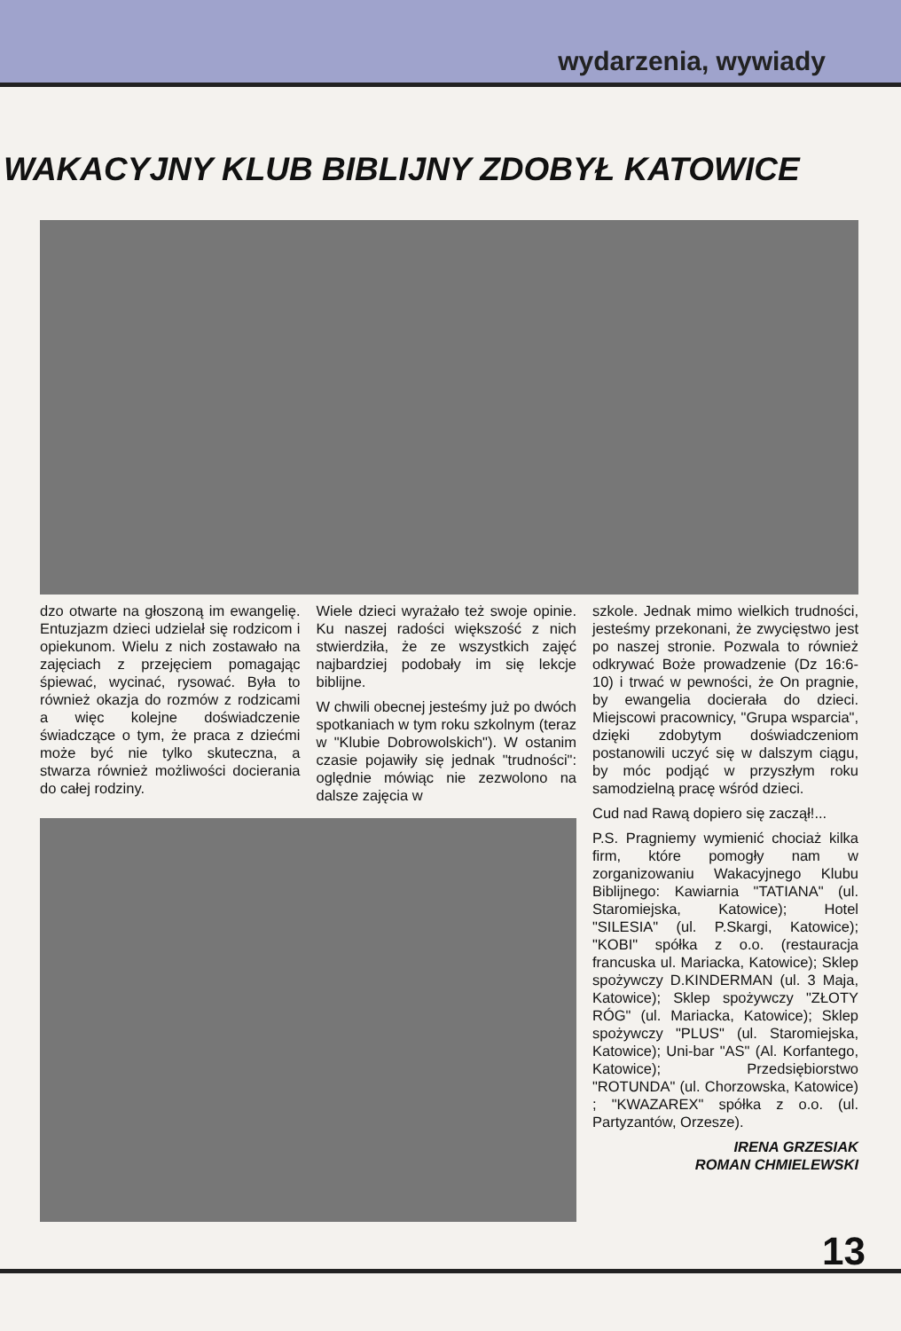wydarzenia, wywiady
WAKACYJNY KLUB BIBLIJNY ZDOBYŁ KATOWICE
dzo otwarte na głoszoną im ewangelię. Entuzjazm dzieci udzielał się rodzicom i opiekunom. Wielu z nich zostawało na zajęciach z przejęciem pomagając śpiewać, wycinać, rysować. Była to również okazja do rozmów z rodzicami a więc kolejne doświadczenie świadczące o tym, że praca z dziećmi może być nie tylko skuteczna, a stwarza również możliwości docierania do całej rodziny.
Wiele dzieci wyrażało też swoje opinie. Ku naszej radości większość z nich stwierdziła, że ze wszystkich zajęć najbardziej podobały im się lekcje biblijne.
W chwili obecnej jesteśmy już po dwóch spotkaniach w tym roku szkolnym (teraz w "Klubie Dobrowolskich"). W ostanim czasie pojawiły się jednak "trudności": oględnie mówiąc nie zezwolono na dalsze zajęcia w
szkole. Jednak mimo wielkich trudności, jesteśmy przekonani, że zwycięstwo jest po naszej stronie. Pozwala to również odkrywać Boże prowadzenie (Dz 16:6-10) i trwać w pewności, że On pragnie, by ewangelia docierała do dzieci. Miejscowi pracownicy, "Grupa wsparcia", dzięki zdobytym doświadczeniom postanowili uczyć się w dalszym ciągu, by móc podjąć w przyszłym roku samodzielną pracę wśród dzieci.
Cud nad Rawą dopiero się zaczął!...
P.S. Pragniemy wymienić chociaż kilka firm, które pomogły nam w zorganizowaniu Wakacyjnego Klubu Biblijnego: Kawiarnia "TATIANA" (ul. Staromiejska, Katowice); Hotel "SILESIA" (ul. P.Skargi, Katowice); "KOBI" spółka z o.o. (restauracja francuska ul. Mariacka, Katowice); Sklep spożywczy D.KINDERMAN (ul. 3 Maja, Katowice); Sklep spożywczy "ZŁOTY RÓG" (ul. Mariacka, Katowice); Sklep spożywczy "PLUS" (ul. Staromiejska, Katowice); Uni-bar "AS" (Al. Korfantego, Katowice); Przedsiębiorstwo "ROTUNDA" (ul. Chorzowska, Katowice) ; "KWAZAREX" spółka z o.o. (ul. Partyzantów, Orzesze).
IRENA GRZESIAK
ROMAN CHMIELEWSKI
13